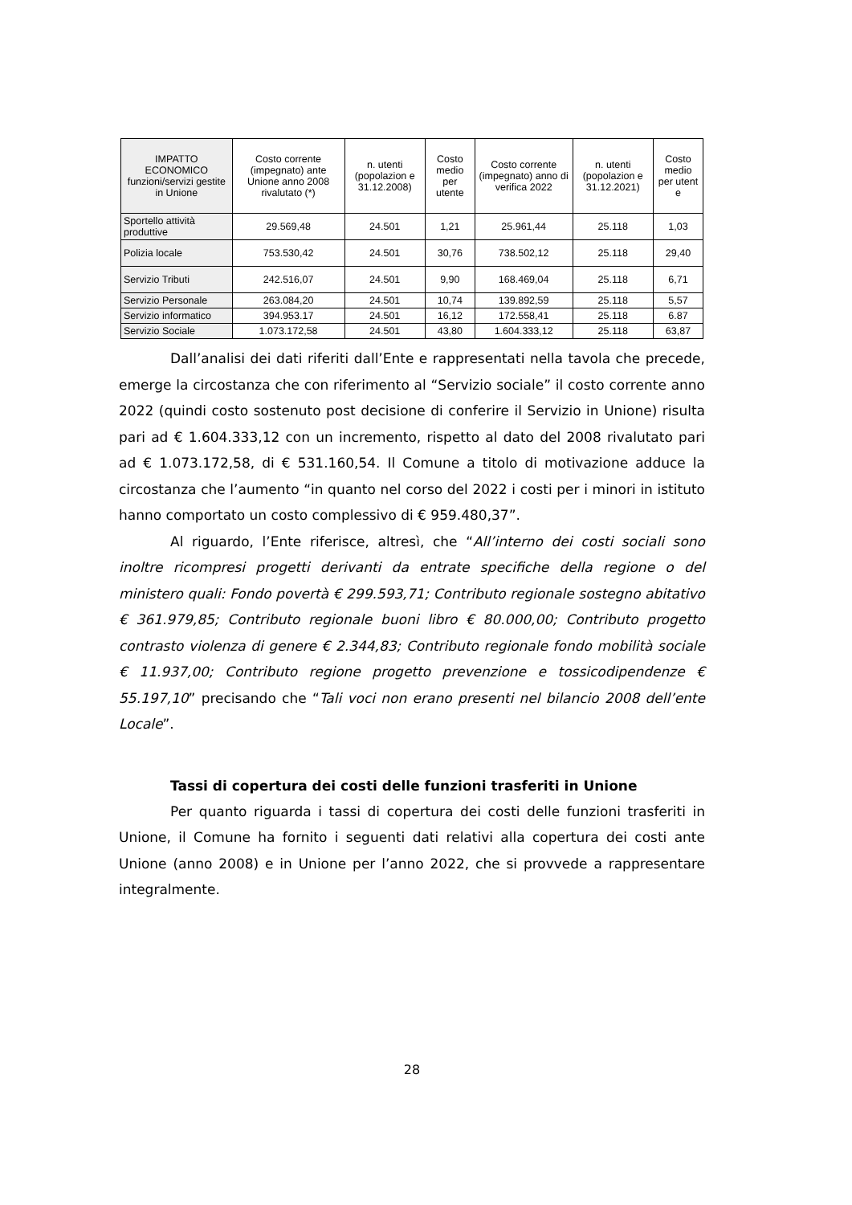| IMPATTO ECONOMICO funzioni/servizi gestite in Unione | Costo corrente (impegnato) ante Unione anno 2008 rivalutato (*) | n. utenti (popolazion e 31.12.2008) | Costo medio per utente | Costo corrente (impegnato) anno di verifica 2022 | n. utenti (popolazion e 31.12.2021) | Costo medio per utent e |
| --- | --- | --- | --- | --- | --- | --- |
| Sportello attività produttive | 29.569,48 | 24.501 | 1,21 | 25.961,44 | 25.118 | 1,03 |
| Polizia locale | 753.530,42 | 24.501 | 30,76 | 738.502,12 | 25.118 | 29,40 |
| Servizio Tributi | 242.516,07 | 24.501 | 9,90 | 168.469,04 | 25.118 | 6,71 |
| Servizio Personale | 263.084,20 | 24.501 | 10,74 | 139.892,59 | 25.118 | 5,57 |
| Servizio informatico | 394.953.17 | 24.501 | 16,12 | 172.558,41 | 25.118 | 6.87 |
| Servizio Sociale | 1.073.172,58 | 24.501 | 43,80 | 1.604.333,12 | 25.118 | 63,87 |
Dall’analisi dei dati riferiti dall’Ente e rappresentati nella tavola che precede, emerge la circostanza che con riferimento al “Servizio sociale” il costo corrente anno 2022 (quindi costo sostenuto post decisione di conferire il Servizio in Unione) risulta pari ad € 1.604.333,12 con un incremento, rispetto al dato del 2008 rivalutato pari ad € 1.073.172,58, di € 531.160,54. Il Comune a titolo di motivazione adduce la circostanza che l’aumento “in quanto nel corso del 2022 i costi per i minori in istituto hanno comportato un costo complessivo di € 959.480,37”.
Al riguardo, l’Ente riferisce, altresì, che “All’interno dei costi sociali sono inoltre ricompresi progetti derivanti da entrate specifiche della regione o del ministero quali: Fondo povertà € 299.593,71; Contributo regionale sostegno abitativo € 361.979,85; Contributo regionale buoni libro € 80.000,00; Contributo progetto contrasto violenza di genere € 2.344,83; Contributo regionale fondo mobilità sociale € 11.937,00; Contributo regione progetto prevenzione e tossicodipendenze € 55.197,10” precisando che “Tali voci non erano presenti nel bilancio 2008 dell’ente Locale”.
Tassi di copertura dei costi delle funzioni trasferiti in Unione
Per quanto riguarda i tassi di copertura dei costi delle funzioni trasferiti in Unione, il Comune ha fornito i seguenti dati relativi alla copertura dei costi ante Unione (anno 2008) e in Unione per l’anno 2022, che si provvede a rappresentare integralmente.
28